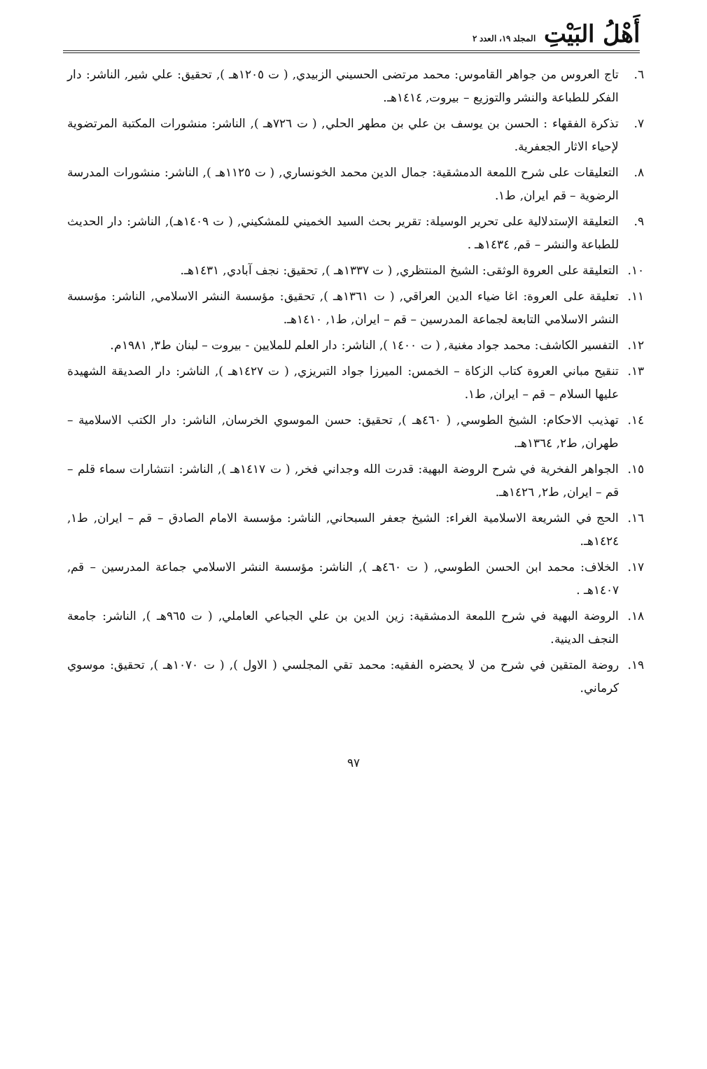أَهْلُ البَيْتِ المجلد ١٩، العدد ٢
٦. تاج العروس من جواهر القاموس: محمد مرتضى الحسيني الزبيدي, ( ت ١٢٠٥هـ ), تحقيق: علي شير, الناشر: دار الفكر للطباعة والنشر والتوزيع – بيروت, ١٤١٤هـ.
٧. تذكرة الفقهاء : الحسن بن يوسف بن علي بن مطهر الحلي, ( ت ٧٢٦هـ ), الناشر: منشورات المكتبة المرتضوية لإحياء الاثار الجعفرية.
٨. التعليقات على شرح اللمعة الدمشقية: جمال الدين محمد الخونساري, ( ت ١١٢٥هـ ), الناشر: منشورات المدرسة الرضوية – قم ايران, ط١.
٩. التعليقة الإستدلالية على تحرير الوسيلة: تقرير بحث السيد الخميني للمشكيني, ( ت ١٤٠٩هـ), الناشر: دار الحديث للطباعة والنشر – قم, ١٤٣٤هـ .
١٠. التعليقة على العروة الوثقى: الشيخ المنتظري, ( ت ١٣٣٧هـ ), تحقيق: نجف آبادي, ١٤٣١هـ.
١١. تعليقة على العروة: اغا ضياء الدين العراقي, ( ت ١٣٦١هـ ), تحقيق: مؤسسة النشر الاسلامي, الناشر: مؤسسة النشر الاسلامي التابعة لجماعة المدرسين – قم – ايران, ط١, ١٤١٠هـ.
١٢. التفسير الكاشف: محمد جواد مغنية, ( ت ١٤٠٠ ), الناشر: دار العلم للملايين - بيروت – لبنان ط٣, ١٩٨١م.
١٣. تنقيح مباني العروة كتاب الزكاة – الخمس: الميرزا جواد التبريزي, ( ت ١٤٢٧هـ ), الناشر: دار الصديقة الشهيدة عليها السلام – قم – ايران, ط١.
١٤. تهذيب الاحكام: الشيخ الطوسي, ( ٤٦٠هـ ), تحقيق: حسن الموسوي الخرسان, الناشر: دار الكتب الاسلامية – طهران, ط٢, ١٣٦٤هـ.
١٥. الجواهر الفخرية في شرح الروضة البهية: قدرت الله وجداني فخر, ( ت ١٤١٧هـ ), الناشر: انتشارات سماء قلم – قم – ايران, ط٢, ١٤٢٦هـ.
١٦. الحج في الشريعة الاسلامية الغراء: الشيخ جعفر السبحاني, الناشر: مؤسسة الامام الصادق – قم – ايران, ط١, ١٤٢٤هـ.
١٧. الخلاف: محمد ابن الحسن الطوسي, ( ت ٤٦٠هـ ), الناشر: مؤسسة النشر الاسلامي جماعة المدرسين – قم, ١٤٠٧هـ .
١٨. الروضة البهية في شرح اللمعة الدمشقية: زين الدين بن علي الجباعي العاملي, ( ت ٩٦٥هـ ), الناشر: جامعة النجف الدينية.
١٩. روضة المتقين في شرح من لا يحضره الفقيه: محمد تقي المجلسي ( الاول ), ( ت ١٠٧٠هـ ), تحقيق: موسوي كرماني.
٩٧